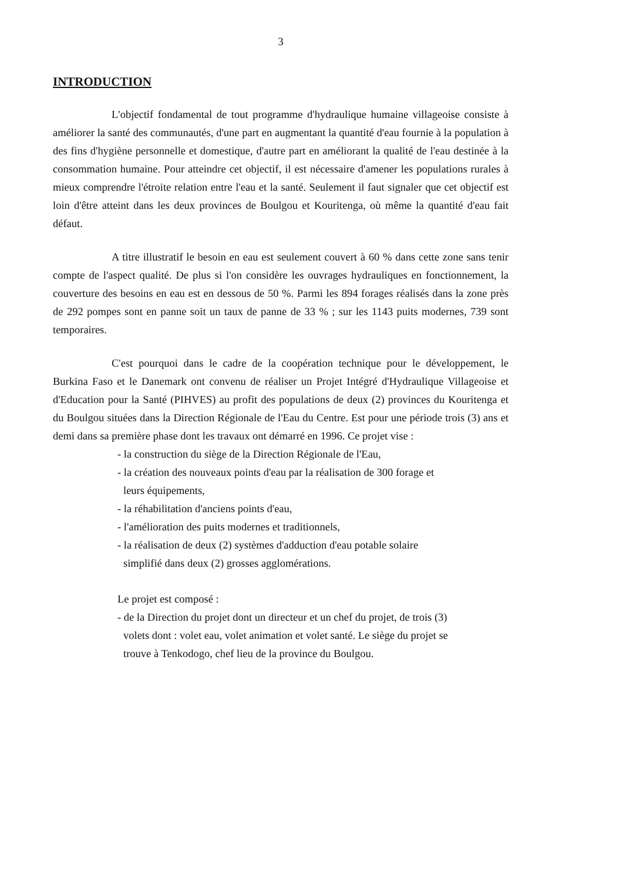3
INTRODUCTION
L'objectif fondamental de tout programme d'hydraulique humaine villageoise consiste à améliorer la santé des communautés, d'une part en augmentant la quantité d'eau fournie à la population à des fins d'hygiène personnelle et domestique, d'autre part en améliorant la qualité de l'eau destinée à la consommation humaine. Pour atteindre cet objectif, il est nécessaire d'amener les populations rurales à mieux comprendre l'étroite relation entre l'eau et la santé. Seulement il faut signaler que cet objectif est loin d'être atteint dans les deux provinces de Boulgou et Kouritenga, où même la quantité d'eau fait défaut.
A titre illustratif le besoin en eau est seulement couvert à 60 % dans cette zone sans tenir compte de l'aspect qualité. De plus si l'on considère les ouvrages hydrauliques en fonctionnement, la couverture des besoins en eau est en dessous de 50 %. Parmi les 894 forages réalisés dans la zone près de 292 pompes sont en panne soit un taux de panne de 33 % ; sur les 1143 puits modernes, 739 sont temporaires.
C'est pourquoi dans le cadre de la coopération technique pour le développement, le Burkina Faso et le Danemark ont convenu de réaliser un Projet Intégré d'Hydraulique Villageoise et d'Education pour la Santé (PIHVES) au profit des populations de deux (2) provinces du Kouritenga et du Boulgou situées dans la Direction Régionale de l'Eau du Centre. Est pour une période trois (3) ans et demi dans sa première phase dont les travaux ont démarré en 1996. Ce projet vise :
- la construction du siège de la Direction Régionale de l'Eau,
- la création des nouveaux points d'eau par la réalisation de 300 forage et
leurs équipements,
- la réhabilitation d'anciens points d'eau,
- l'amélioration des puits modernes et traditionnels,
- la réalisation de deux (2) systèmes d'adduction d'eau potable solaire
simplifié dans deux (2) grosses agglomérations.
Le projet est composé :
- de la Direction du projet dont un directeur et un chef du projet, de trois (3)
volets dont : volet eau, volet animation et volet santé. Le siège du projet se
trouve à Tenkodogo, chef lieu de la province du Boulgou.